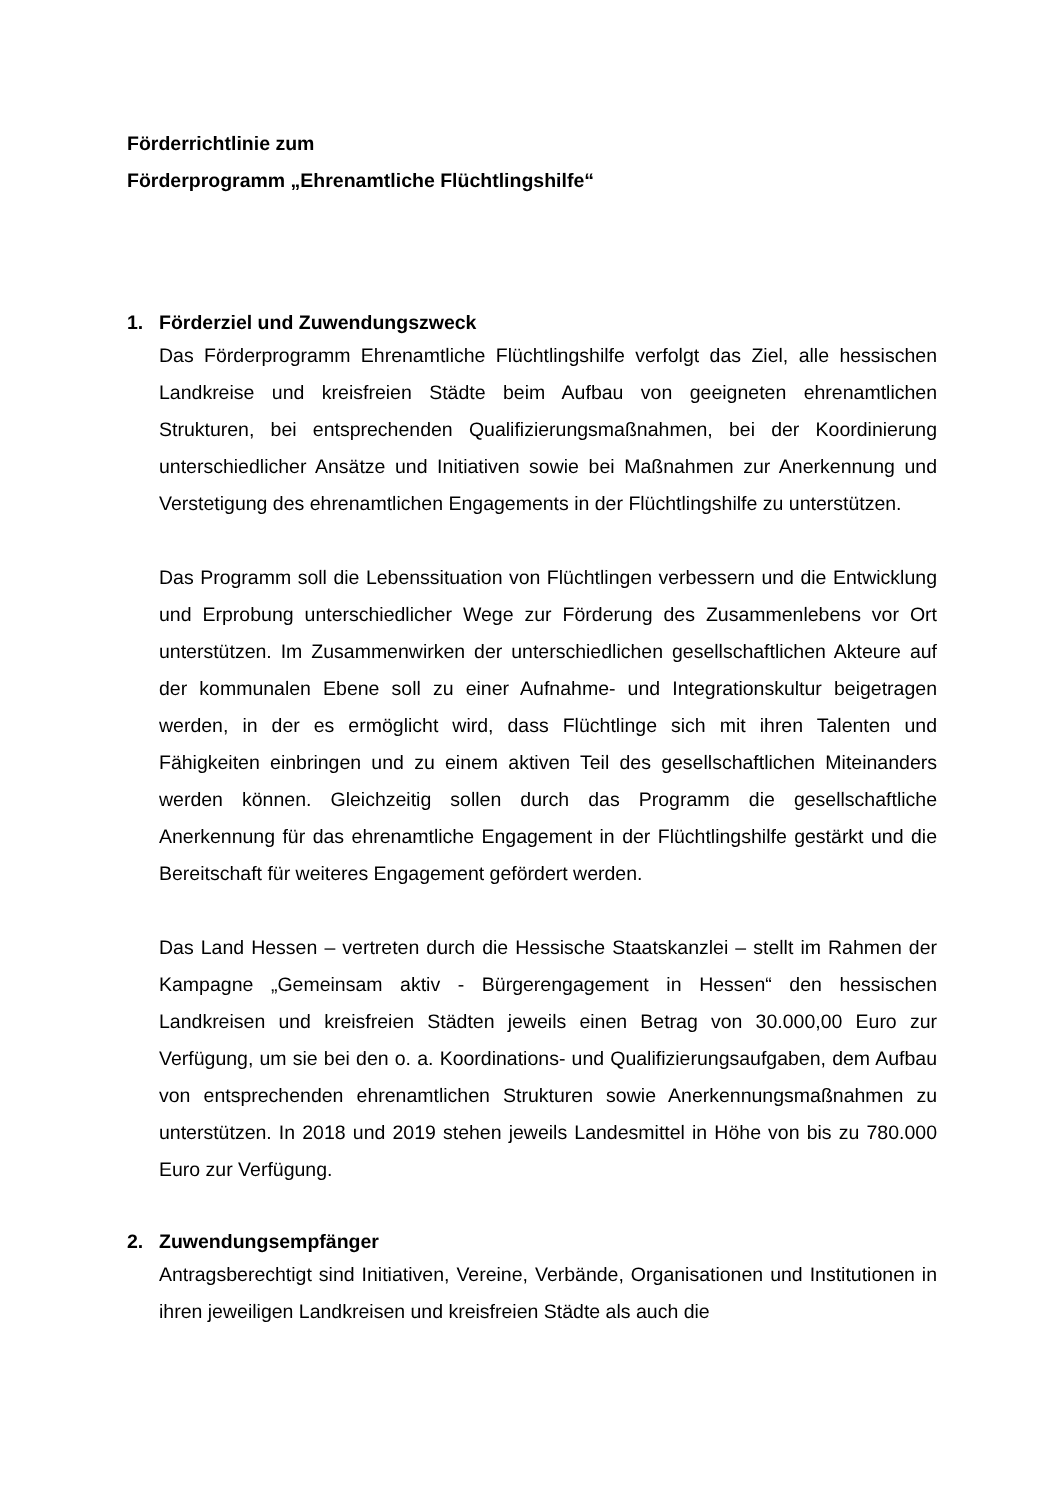Förderrichtlinie zum
Förderprogramm „Ehrenamtliche Flüchtlingshilfe“
1. Förderziel und Zuwendungszweck
Das Förderprogramm Ehrenamtliche Flüchtlingshilfe verfolgt das Ziel, alle hessischen Landkreise und kreisfreien Städte beim Aufbau von geeigneten ehrenamtlichen Strukturen, bei entsprechenden Qualifizierungsmaßnahmen, bei der Koordinierung unterschiedlicher Ansätze und Initiativen sowie bei Maßnahmen zur Anerkennung und Verstetigung des ehrenamtlichen Engagements in der Flüchtlingshilfe zu unterstützen.
Das Programm soll die Lebenssituation von Flüchtlingen verbessern und die Entwicklung und Erprobung unterschiedlicher Wege zur Förderung des Zusammenlebens vor Ort unterstützen. Im Zusammenwirken der unterschiedlichen gesellschaftlichen Akteure auf der kommunalen Ebene soll zu einer Aufnahme- und Integrationskultur beigetragen werden, in der es ermöglicht wird, dass Flüchtlinge sich mit ihren Talenten und Fähigkeiten einbringen und zu einem aktiven Teil des gesellschaftlichen Miteinanders werden können. Gleichzeitig sollen durch das Programm die gesellschaftliche Anerkennung für das ehrenamtliche Engagement in der Flüchtlingshilfe gestärkt und die Bereitschaft für weiteres Engagement gefördert werden.
Das Land Hessen – vertreten durch die Hessische Staatskanzlei – stellt im Rahmen der Kampagne „Gemeinsam aktiv - Bürgerengagement in Hessen“ den hessischen Landkreisen und kreisfreien Städten jeweils einen Betrag von 30.000,00 Euro zur Verfügung, um sie bei den o. a. Koordinations- und Qualifizierungsaufgaben, dem Aufbau von entsprechenden ehrenamtlichen Strukturen sowie Anerkennungsmaßnahmen zu unterstützen. In 2018 und 2019 stehen jeweils Landesmittel in Höhe von bis zu 780.000 Euro zur Verfügung.
2. Zuwendungsempfänger
Antragsberechtigt sind Initiativen, Vereine, Verbände, Organisationen und Institutionen in ihren jeweiligen Landkreisen und kreisfreien Städte als auch die